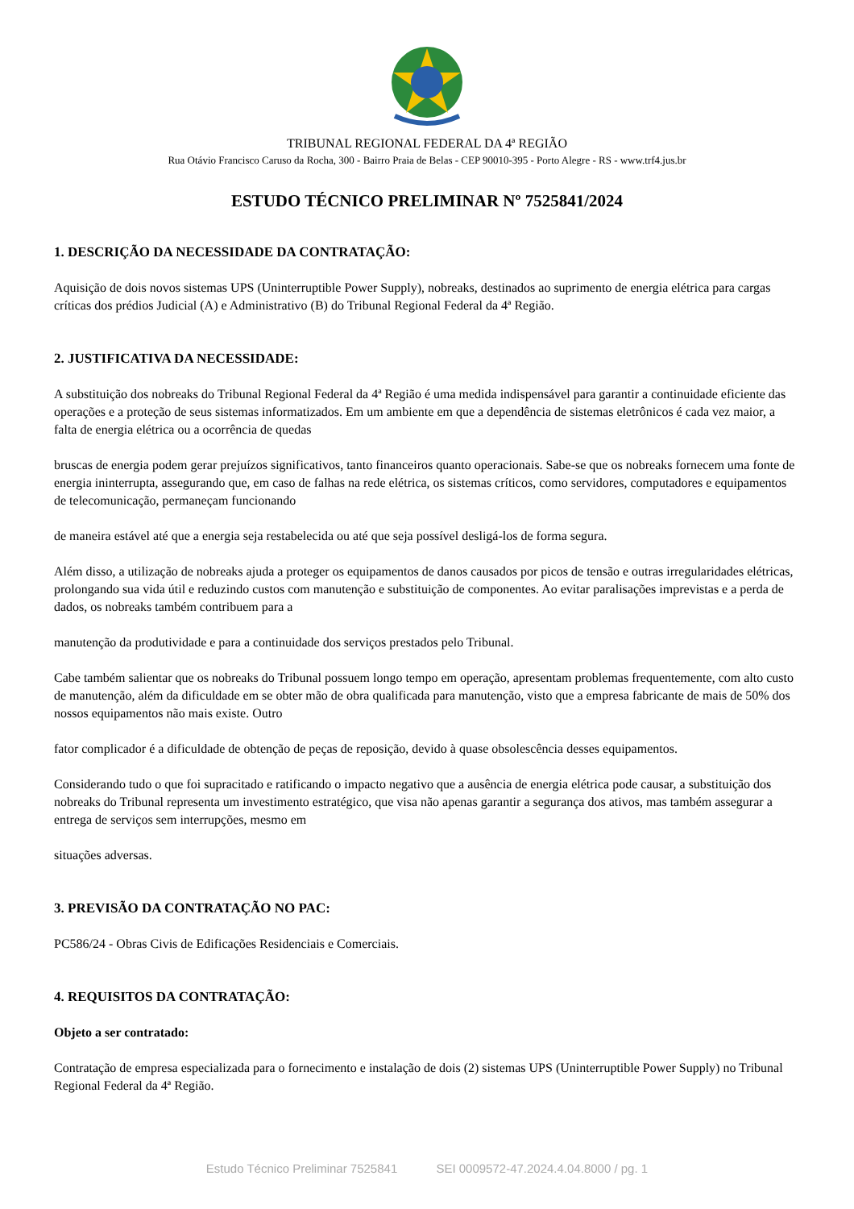TRIBUNAL REGIONAL FEDERAL DA 4ª REGIÃO
Rua Otávio Francisco Caruso da Rocha, 300 - Bairro Praia de Belas - CEP 90010-395 - Porto Alegre - RS - www.trf4.jus.br
ESTUDO TÉCNICO PRELIMINAR Nº 7525841/2024
1. DESCRIÇÃO DA NECESSIDADE DA CONTRATAÇÃO:
Aquisição de dois novos sistemas UPS (Uninterruptible Power Supply), nobreaks, destinados ao suprimento de energia elétrica para cargas críticas dos prédios Judicial (A) e Administrativo (B) do Tribunal Regional Federal da 4ª Região.
2. JUSTIFICATIVA DA NECESSIDADE:
A substituição dos nobreaks do Tribunal Regional Federal da 4ª Região é uma medida indispensável para garantir a continuidade eficiente das operações e a proteção de seus sistemas informatizados. Em um ambiente em que a dependência de sistemas eletrônicos é cada vez maior, a falta de energia elétrica ou a ocorrência de quedas
bruscas de energia podem gerar prejuízos significativos, tanto financeiros quanto operacionais. Sabe-se que os nobreaks fornecem uma fonte de energia ininterrupta, assegurando que, em caso de falhas na rede elétrica, os sistemas críticos, como servidores, computadores e equipamentos de telecomunicação, permaneçam funcionando
de maneira estável até que a energia seja restabelecida ou até que seja possível desligá-los de forma segura.
Além disso, a utilização de nobreaks ajuda a proteger os equipamentos de danos causados por picos de tensão e outras irregularidades elétricas, prolongando sua vida útil e reduzindo custos com manutenção e substituição de componentes. Ao evitar paralisações imprevistas e a perda de dados, os nobreaks também contribuem para a
manutenção da produtividade e para a continuidade dos serviços prestados pelo Tribunal.
Cabe também salientar que os nobreaks do Tribunal possuem longo tempo em operação, apresentam problemas frequentemente, com alto custo de manutenção, além da dificuldade em se obter mão de obra qualificada para manutenção, visto que a empresa fabricante de mais de 50% dos nossos equipamentos não mais existe. Outro
fator complicador é a dificuldade de obtenção de peças de reposição, devido à quase obsolescência desses equipamentos.
Considerando tudo o que foi supracitado e ratificando o impacto negativo que a ausência de energia elétrica pode causar, a substituição dos nobreaks do Tribunal representa um investimento estratégico, que visa não apenas garantir a segurança dos ativos, mas também assegurar a entrega de serviços sem interrupções, mesmo em
situações adversas.
3. PREVISÃO DA CONTRATAÇÃO NO PAC:
PC586/24 - Obras Civis de Edificações Residenciais e Comerciais.
4. REQUISITOS DA CONTRATAÇÃO:
Objeto a ser contratado:
Contratação de empresa especializada para o fornecimento e instalação de dois (2) sistemas UPS (Uninterruptible Power Supply) no Tribunal Regional Federal da 4ª Região.
Estudo Técnico Preliminar 7525841 SEI 0009572-47.2024.4.04.8000 / pg. 1